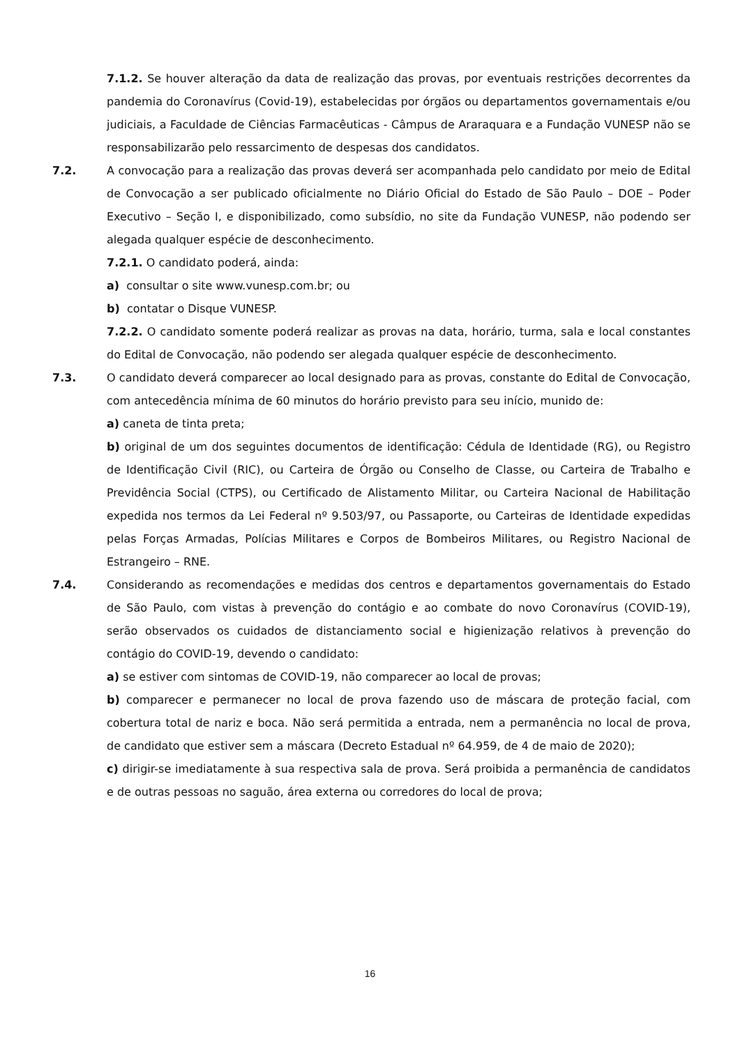7.1.2. Se houver alteração da data de realização das provas, por eventuais restrições decorrentes da pandemia do Coronavírus (Covid-19), estabelecidas por órgãos ou departamentos governamentais e/ou judiciais, a Faculdade de Ciências Farmacêuticas - Câmpus de Araraquara e a Fundação VUNESP não se responsabilizarão pelo ressarcimento de despesas dos candidatos.
7.2. A convocação para a realização das provas deverá ser acompanhada pelo candidato por meio de Edital de Convocação a ser publicado oficialmente no Diário Oficial do Estado de São Paulo – DOE – Poder Executivo – Seção I, e disponibilizado, como subsídio, no site da Fundação VUNESP, não podendo ser alegada qualquer espécie de desconhecimento.
7.2.1. O candidato poderá, ainda:
a) consultar o site www.vunesp.com.br; ou
b) contatar o Disque VUNESP.
7.2.2. O candidato somente poderá realizar as provas na data, horário, turma, sala e local constantes do Edital de Convocação, não podendo ser alegada qualquer espécie de desconhecimento.
7.3. O candidato deverá comparecer ao local designado para as provas, constante do Edital de Convocação, com antecedência mínima de 60 minutos do horário previsto para seu início, munido de:
a) caneta de tinta preta;
b) original de um dos seguintes documentos de identificação: Cédula de Identidade (RG), ou Registro de Identificação Civil (RIC), ou Carteira de Órgão ou Conselho de Classe, ou Carteira de Trabalho e Previdência Social (CTPS), ou Certificado de Alistamento Militar, ou Carteira Nacional de Habilitação expedida nos termos da Lei Federal nº 9.503/97, ou Passaporte, ou Carteiras de Identidade expedidas pelas Forças Armadas, Polícias Militares e Corpos de Bombeiros Militares, ou Registro Nacional de Estrangeiro – RNE.
7.4. Considerando as recomendações e medidas dos centros e departamentos governamentais do Estado de São Paulo, com vistas à prevenção do contágio e ao combate do novo Coronavírus (COVID-19), serão observados os cuidados de distanciamento social e higienização relativos à prevenção do contágio do COVID-19, devendo o candidato:
a) se estiver com sintomas de COVID-19, não comparecer ao local de provas;
b) comparecer e permanecer no local de prova fazendo uso de máscara de proteção facial, com cobertura total de nariz e boca. Não será permitida a entrada, nem a permanência no local de prova, de candidato que estiver sem a máscara (Decreto Estadual nº 64.959, de 4 de maio de 2020);
c) dirigir-se imediatamente à sua respectiva sala de prova. Será proibida a permanência de candidatos e de outras pessoas no saguão, área externa ou corredores do local de prova;
16